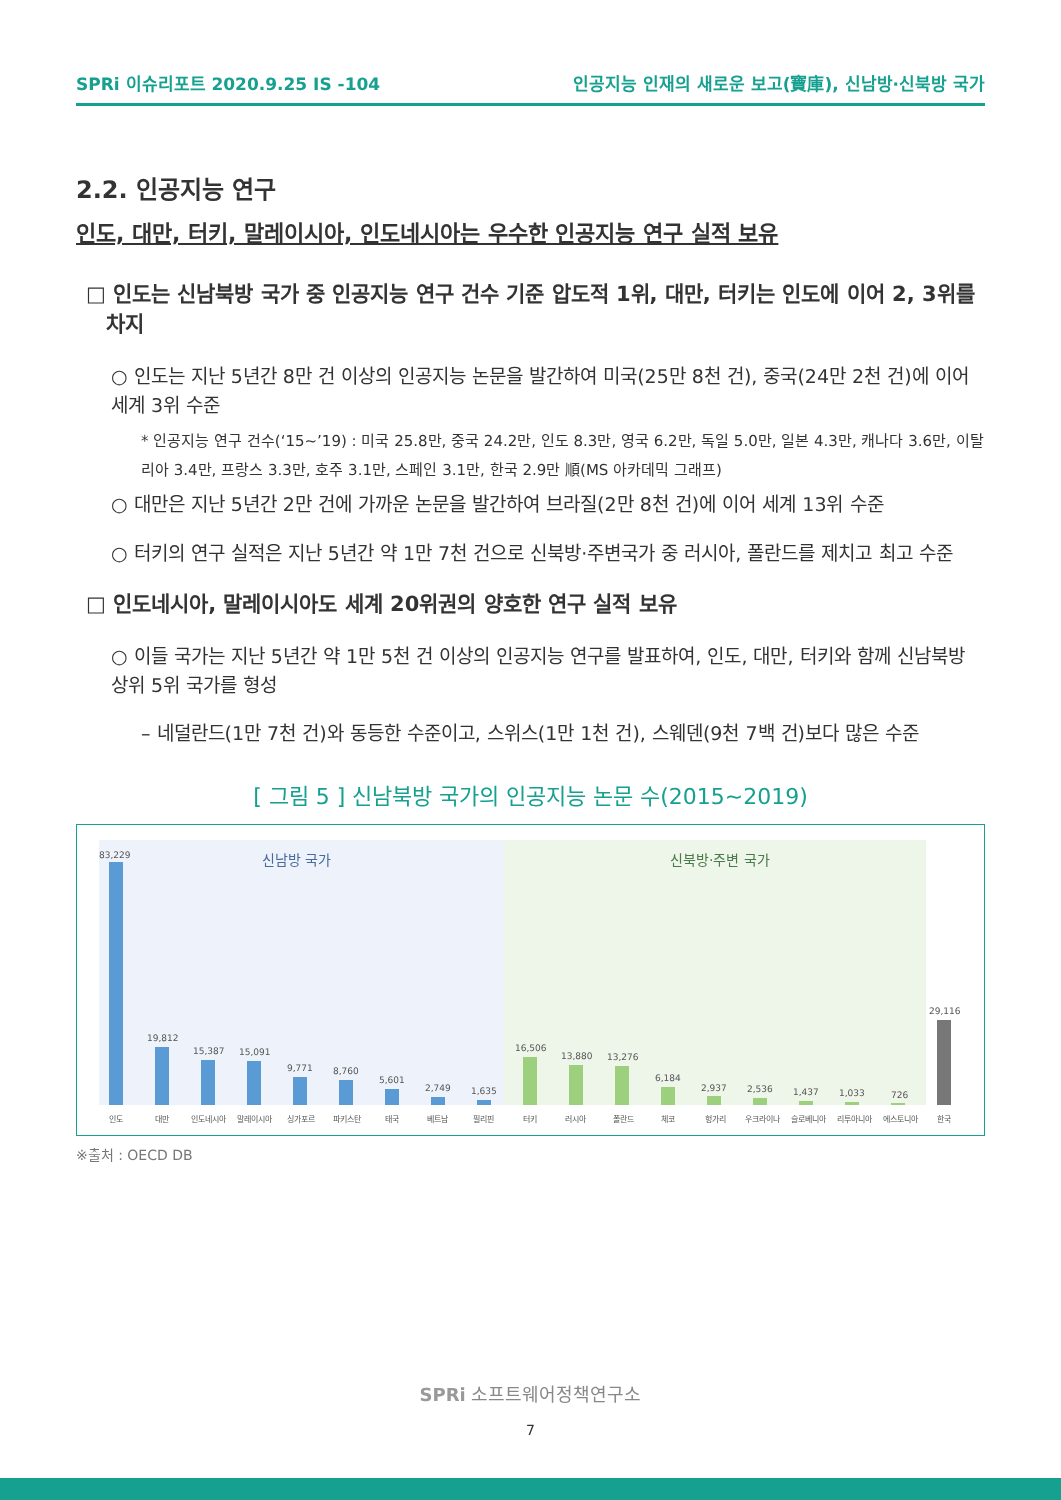SPRi 이슈리포트 2020.9.25 IS -104 인공지능 인재의 새로운 보고(寶庫), 신남방·신북방 국가
2.2. 인공지능 연구
인도, 대만, 터키, 말레이시아, 인도네시아는 우수한 인공지능 연구 실적 보유
□ 인도는 신남북방 국가 중 인공지능 연구 건수 기준 압도적 1위, 대만, 터키는 인도에 이어 2, 3위를 차지
○ 인도는 지난 5년간 8만 건 이상의 인공지능 논문을 발간하여 미국(25만 8천 건), 중국(24만 2천 건)에 이어 세계 3위 수준
* 인공지능 연구 건수(‘15~’19) : 미국 25.8만, 중국 24.2만, 인도 8.3만, 영국 6.2만, 독일 5.0만, 일본 4.3만, 캐나다 3.6만, 이탈리아 3.4만, 프랑스 3.3만, 호주 3.1만, 스페인 3.1만, 한국 2.9만 順(MS 아카데믹 그래프)
○ 대만은 지난 5년간 2만 건에 가까운 논문을 발간하여 브라질(2만 8천 건)에 이어 세계 13위 수준
○ 터키의 연구 실적은 지난 5년간 약 1만 7천 건으로 신북방·주변국가 중 러시아, 폴란드를 제치고 최고 수준
□ 인도네시아, 말레이시아도 세계 20위권의 양호한 연구 실적 보유
○ 이들 국가는 지난 5년간 약 1만 5천 건 이상의 인공지능 연구를 발표하여, 인도, 대만, 터키와 함께 신남북방 상위 5위 국가를 형성
– 네덜란드(1만 7천 건)와 동등한 수준이고, 스위스(1만 1천 건), 스웨덴(9천 7백 건)보다 많은 수준
[ 그림 5 ] 신남북방 국가의 인공지능 논문 수(2015~2019)
신남방 국가
신북방·주변 국가
83,229
19,812
15,387
15,091
9,771
8,760
5,601
2,749
1,635
16,506
13,880
13,276
6,184
2,937
2,536
1,437
1,033
726
29,116
인도
대만
인도네시아
말레이시아
싱가포르
파키스탄
태국
베트남
필리핀
터키
러시아
폴란드
체코
헝가리
우크라이나
슬로베니아
리투아니아
에스토니아
한국
※출처 : OECD DB
SPRi 소프트웨어정책연구소
7